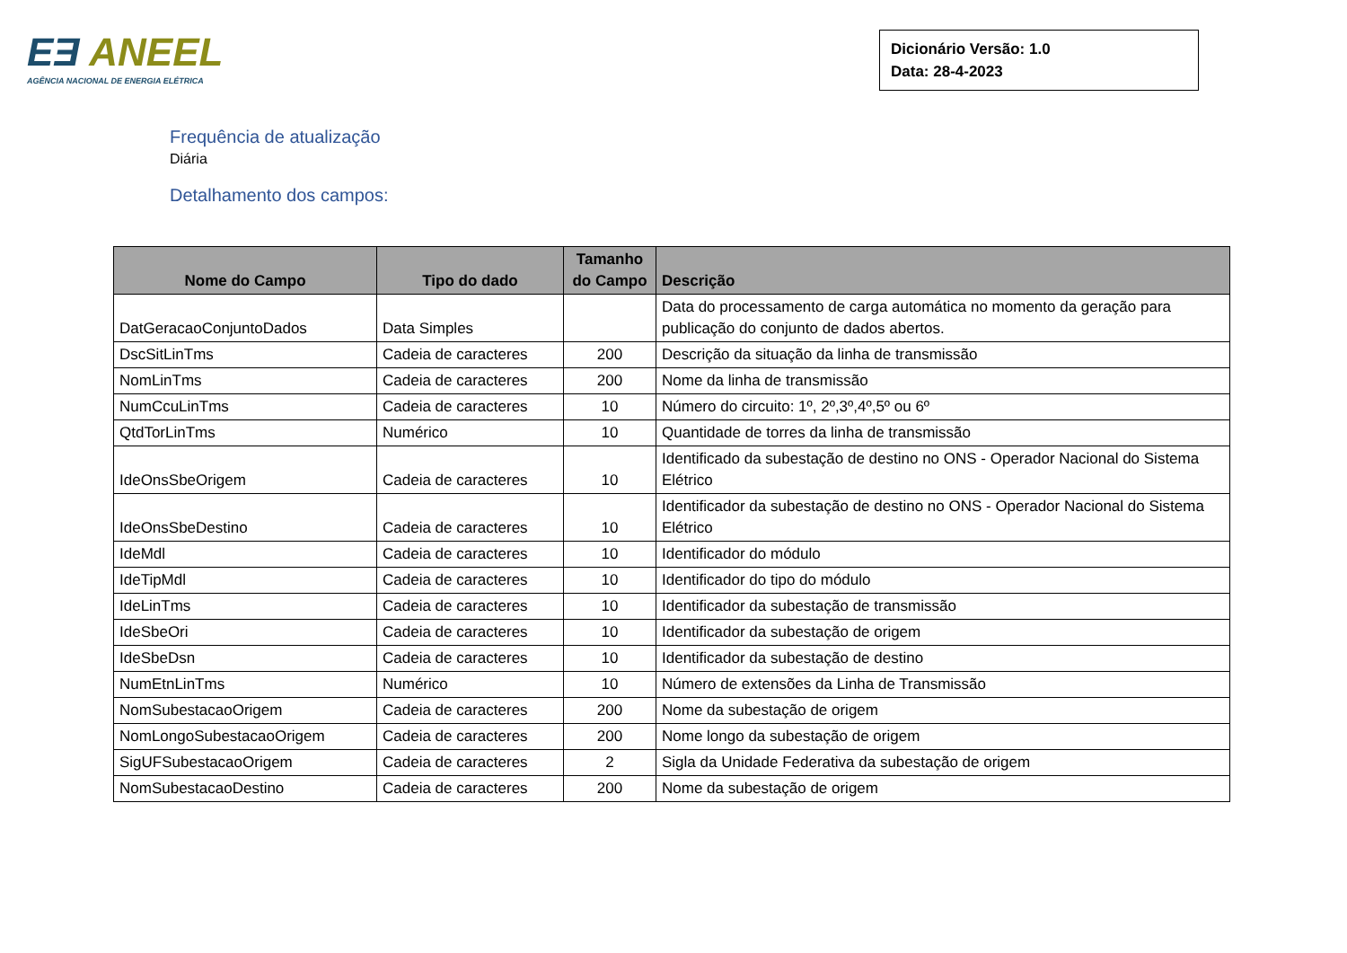EƎ ANEEL
AGÊNCIA NACIONAL DE ENERGIA ELÉTRICA
Dicionário Versão: 1.0
Data: 28-4-2023
Frequência de atualização
Diária
Detalhamento dos campos:
| Nome do Campo | Tipo do dado | Tamanho do Campo | Descrição |
| --- | --- | --- | --- |
| DatGeracaoConjuntoDados | Data Simples | | Data do processamento de carga automática no momento da geração para publicação do conjunto de dados abertos. |
| DscSitLinTms | Cadeia de caracteres | 200 | Descrição da situação da linha de transmissão |
| NomLinTms | Cadeia de caracteres | 200 | Nome da linha de transmissão |
| NumCcuLinTms | Cadeia de caracteres | 10 | Número do circuito: 1º, 2º,3º,4º,5º ou 6º |
| QtdTorLinTms | Numérico | 10 | Quantidade de torres da linha de transmissão |
| IdeOnsSbeOrigem | Cadeia de caracteres | 10 | Identificado da subestação de destino no ONS - Operador Nacional do Sistema Elétrico |
| IdeOnsSbeDestino | Cadeia de caracteres | 10 | Identificador da subestação de destino no ONS - Operador Nacional do Sistema Elétrico |
| IdeMdl | Cadeia de caracteres | 10 | Identificador do módulo |
| IdeTipMdl | Cadeia de caracteres | 10 | Identificador do tipo do módulo |
| IdeLinTms | Cadeia de caracteres | 10 | Identificador da subestação de transmissão |
| IdeSbeOri | Cadeia de caracteres | 10 | Identificador da subestação de origem |
| IdeSbeDsn | Cadeia de caracteres | 10 | Identificador da subestação de destino |
| NumEtnLinTms | Numérico | 10 | Número de extensões da Linha de Transmissão |
| NomSubestacaoOrigem | Cadeia de caracteres | 200 | Nome da subestação de origem |
| NomLongoSubestacaoOrigem | Cadeia de caracteres | 200 | Nome longo da subestação de origem |
| SigUFSubestacaoOrigem | Cadeia de caracteres | 2 | Sigla da Unidade Federativa da subestação de origem |
| NomSubestacaoDestino | Cadeia de caracteres | 200 | Nome da subestação de origem |